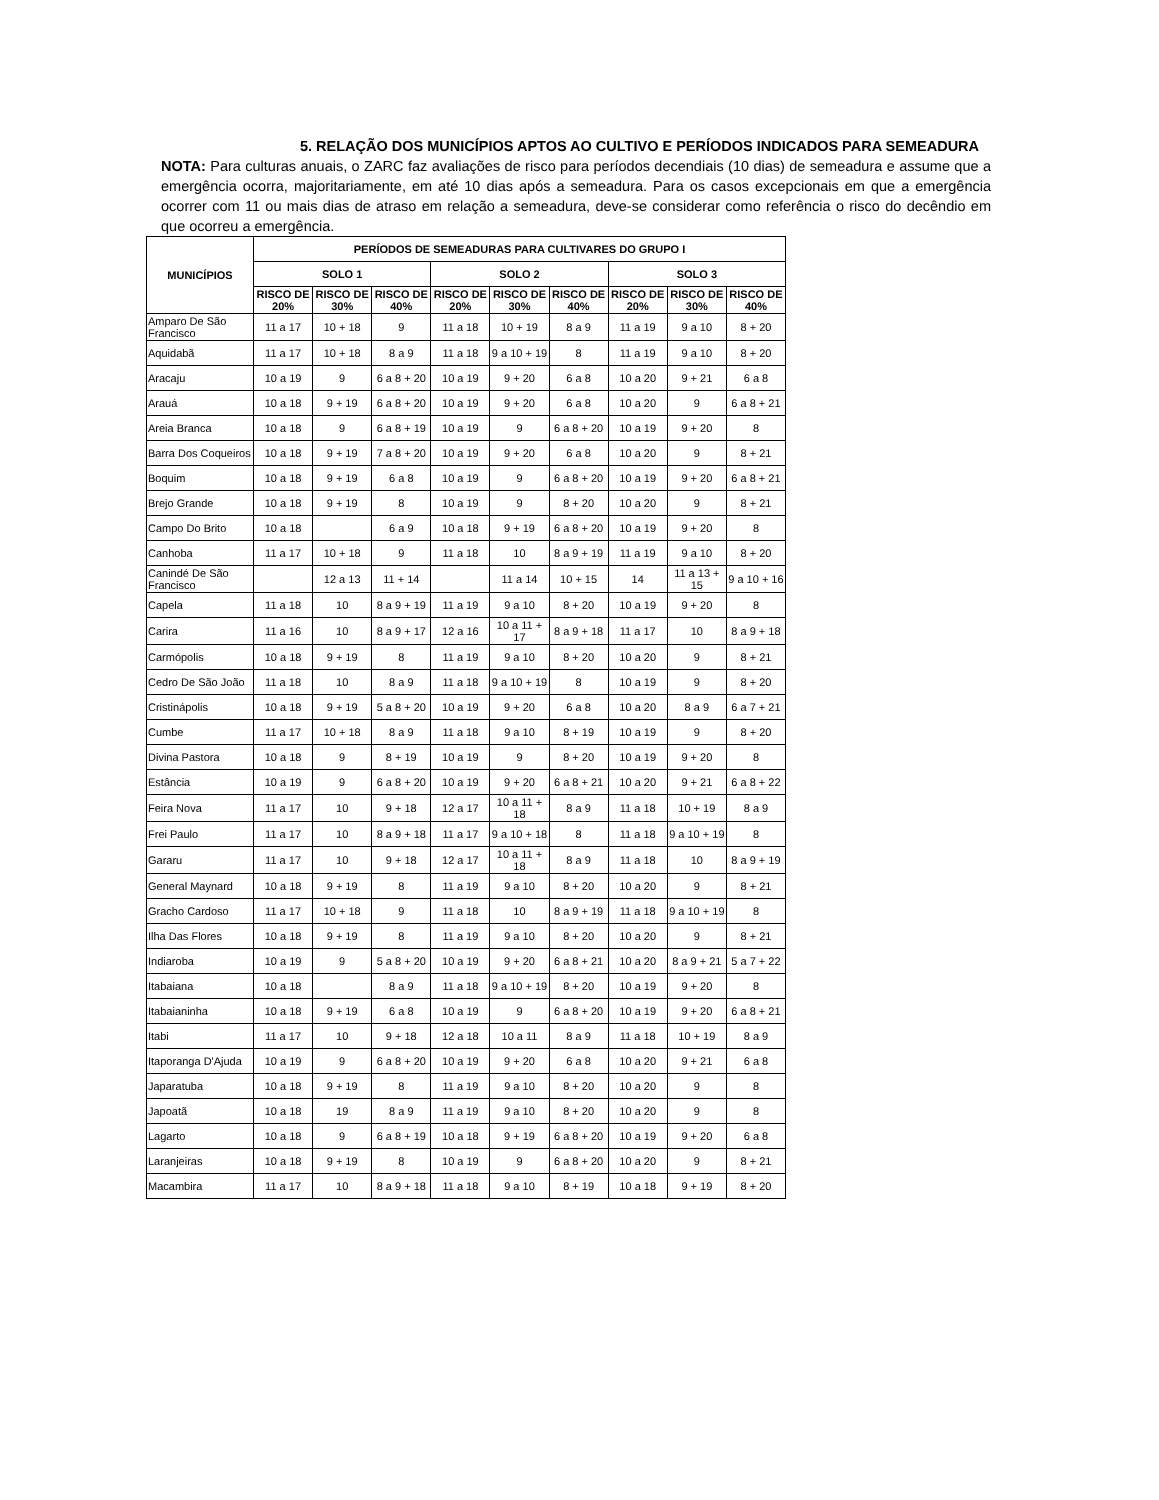5. RELAÇÃO DOS MUNICÍPIOS APTOS AO CULTIVO E PERÍODOS INDICADOS PARA SEMEADURA
NOTA: Para culturas anuais, o ZARC faz avaliações de risco para períodos decendiais (10 dias) de semeadura e assume que a emergência ocorra, majoritariamente, em até 10 dias após a semeadura. Para os casos excepcionais em que a emergência ocorrer com 11 ou mais dias de atraso em relação a semeadura, deve-se considerar como referência o risco do decêndio em que ocorreu a emergência.
| MUNICÍPIOS | PERÍODOS DE SEMEADURAS PARA CULTIVARES DO GRUPO I | | | | | | | | |
| --- | --- | --- | --- | --- | --- | --- | --- | --- | --- |
| | SOLO 1 | | | SOLO 2 | | | SOLO 3 | | |
| | RISCO DE 20% | RISCO DE 30% | RISCO DE 40% | RISCO DE 20% | RISCO DE 30% | RISCO DE 40% | RISCO DE 20% | RISCO DE 30% | RISCO DE 40% |
| Amparo De São Francisco | 11 a 17 | 10 + 18 | 9 | 11 a 18 | 10 + 19 | 8 a 9 | 11 a 19 | 9 a 10 | 8 + 20 |
| Aquidabã | 11 a 17 | 10 + 18 | 8 a 9 | 11 a 18 | 9 a 10 + 19 | 8 | 11 a 19 | 9 a 10 | 8 + 20 |
| Aracaju | 10 a 19 | 9 | 6 a 8 + 20 | 10 a 19 | 9 + 20 | 6 a 8 | 10 a 20 | 9 + 21 | 6 a 8 |
| Arauá | 10 a 18 | 9 + 19 | 6 a 8 + 20 | 10 a 19 | 9 + 20 | 6 a 8 | 10 a 20 | 9 | 6 a 8 + 21 |
| Areia Branca | 10 a 18 | 9 | 6 a 8 + 19 | 10 a 19 | 9 | 6 a 8 + 20 | 10 a 19 | 9 + 20 | 8 |
| Barra Dos Coqueiros | 10 a 18 | 9 + 19 | 7 a 8 + 20 | 10 a 19 | 9 + 20 | 6 a 8 | 10 a 20 | 9 | 8 + 21 |
| Boquim | 10 a 18 | 9 + 19 | 6 a 8 | 10 a 19 | 9 | 6 a 8 + 20 | 10 a 19 | 9 + 20 | 6 a 8 + 21 |
| Brejo Grande | 10 a 18 | 9 + 19 | 8 | 10 a 19 | 9 | 8 + 20 | 10 a 20 | 9 | 8 + 21 |
| Campo Do Brito | 10 a 18 | | 6 a 9 | 10 a 18 | 9 + 19 | 6 a 8 + 20 | 10 a 19 | 9 + 20 | 8 |
| Canhoba | 11 a 17 | 10 + 18 | 9 | 11 a 18 | 10 | 8 a 9 + 19 | 11 a 19 | 9 a 10 | 8 + 20 |
| Canindé De São Francisco | | 12 a 13 | 11 + 14 | | 11 a 14 | 10 + 15 | 14 | 11 a 13 + 15 | 9 a 10 + 16 |
| Capela | 11 a 18 | 10 | 8 a 9 + 19 | 11 a 19 | 9 a 10 | 8 + 20 | 10 a 19 | 9 + 20 | 8 |
| Carira | 11 a 16 | 10 | 8 a 9 + 17 | 12 a 16 | 10 a 11 + 17 | 8 a 9 + 18 | 11 a 17 | 10 | 8 a 9 + 18 |
| Carmópolis | 10 a 18 | 9 + 19 | 8 | 11 a 19 | 9 a 10 | 8 + 20 | 10 a 20 | 9 | 8 + 21 |
| Cedro De São João | 11 a 18 | 10 | 8 a 9 | 11 a 18 | 9 a 10 + 19 | 8 | 10 a 19 | 9 | 8 + 20 |
| Cristinápolis | 10 a 18 | 9 + 19 | 5 a 8 + 20 | 10 a 19 | 9 + 20 | 6 a 8 | 10 a 20 | 8 a 9 | 6 a 7 + 21 |
| Cumbe | 11 a 17 | 10 + 18 | 8 a 9 | 11 a 18 | 9 a 10 | 8 + 19 | 10 a 19 | 9 | 8 + 20 |
| Divina Pastora | 10 a 18 | 9 | 8 + 19 | 10 a 19 | 9 | 8 + 20 | 10 a 19 | 9 + 20 | 8 |
| Estância | 10 a 19 | 9 | 6 a 8 + 20 | 10 a 19 | 9 + 20 | 6 a 8 + 21 | 10 a 20 | 9 + 21 | 6 a 8 + 22 |
| Feira Nova | 11 a 17 | 10 | 9 + 18 | 12 a 17 | 10 a 11 + 18 | 8 a 9 | 11 a 18 | 10 + 19 | 8 a 9 |
| Frei Paulo | 11 a 17 | 10 | 8 a 9 + 18 | 11 a 17 | 9 a 10 + 18 | 8 | 11 a 18 | 9 a 10 + 19 | 8 |
| Gararu | 11 a 17 | 10 | 9 + 18 | 12 a 17 | 10 a 11 + 18 | 8 a 9 | 11 a 18 | 10 | 8 a 9 + 19 |
| General Maynard | 10 a 18 | 9 + 19 | 8 | 11 a 19 | 9 a 10 | 8 + 20 | 10 a 20 | 9 | 8 + 21 |
| Gracho Cardoso | 11 a 17 | 10 + 18 | 9 | 11 a 18 | 10 | 8 a 9 + 19 | 11 a 18 | 9 a 10 + 19 | 8 |
| Ilha Das Flores | 10 a 18 | 9 + 19 | 8 | 11 a 19 | 9 a 10 | 8 + 20 | 10 a 20 | 9 | 8 + 21 |
| Indiaroba | 10 a 19 | 9 | 5 a 8 + 20 | 10 a 19 | 9 + 20 | 6 a 8 + 21 | 10 a 20 | 8 a 9 + 21 | 5 a 7 + 22 |
| Itabaiana | 10 a 18 | | 8 a 9 | 11 a 18 | 9 a 10 + 19 | 8 + 20 | 10 a 19 | 9 + 20 | 8 |
| Itabaianinha | 10 a 18 | 9 + 19 | 6 a 8 | 10 a 19 | 9 | 6 a 8 + 20 | 10 a 19 | 9 + 20 | 6 a 8 + 21 |
| Itabi | 11 a 17 | 10 | 9 + 18 | 12 a 18 | 10 a 11 | 8 a 9 | 11 a 18 | 10 + 19 | 8 a 9 |
| Itaporanga D'Ajuda | 10 a 19 | 9 | 6 a 8 + 20 | 10 a 19 | 9 + 20 | 6 a 8 | 10 a 20 | 9 + 21 | 6 a 8 |
| Japaratuba | 10 a 18 | 9 + 19 | 8 | 11 a 19 | 9 a 10 | 8 + 20 | 10 a 20 | 9 | 8 |
| Japoatã | 10 a 18 | 19 | 8 a 9 | 11 a 19 | 9 a 10 | 8 + 20 | 10 a 20 | 9 | 8 |
| Lagarto | 10 a 18 | 9 | 6 a 8 + 19 | 10 a 18 | 9 + 19 | 6 a 8 + 20 | 10 a 19 | 9 + 20 | 6 a 8 |
| Laranjeiras | 10 a 18 | 9 + 19 | 8 | 10 a 19 | 9 | 6 a 8 + 20 | 10 a 20 | 9 | 8 + 21 |
| Macambira | 11 a 17 | 10 | 8 a 9 + 18 | 11 a 18 | 9 a 10 | 8 + 19 | 10 a 18 | 9 + 19 | 8 + 20 |